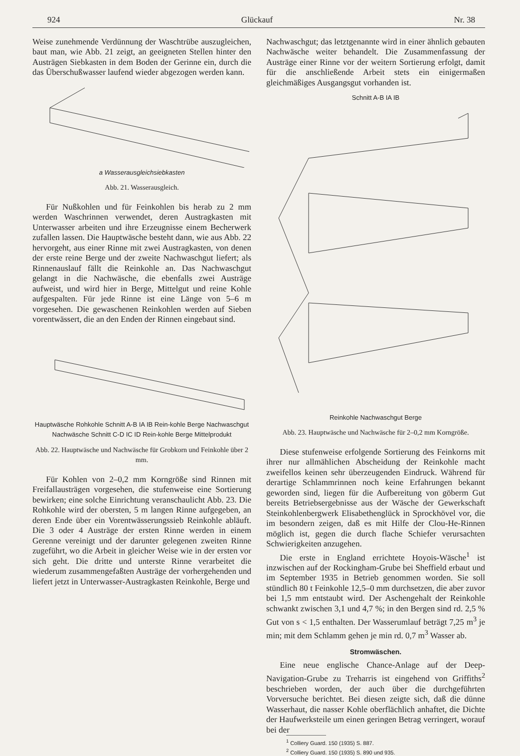924 Glückauf Nr. 38
Weise zunehmende Verdünnung der Waschtrübe auszugleichen, baut man, wie Abb. 21 zeigt, an geeigneten Stellen hinter den Austrägen Siebkasten in dem Boden der Gerinne ein, durch die das Überschußwasser laufend wieder abgezogen werden kann.
a Wasserausgleichsiebkasten
Abb. 21. Wasserausgleich.
Für Nußkohlen und für Feinkohlen bis herab zu 2 mm werden Waschrinnen verwendet, deren Austragkasten mit Unterwasser arbeiten und ihre Erzeugnisse einem Becherwerk zufallen lassen. Die Hauptwäsche besteht dann, wie aus Abb. 22 hervorgeht, aus einer Rinne mit zwei Austragkasten, von denen der erste reine Berge und der zweite Nachwaschgut liefert; als Rinnenauslauf fällt die Reinkohle an. Das Nachwaschgut gelangt in die Nachwäsche, die ebenfalls zwei Austräge aufweist, und wird hier in Berge, Mittelgut und reine Kohle aufgespalten. Für jede Rinne ist eine Länge von 5–6 m vorgesehen. Die gewaschenen Reinkohlen werden auf Sieben vorentwässert, die an den Enden der Rinnen eingebaut sind.
Hauptwäsche Rohkohle Schnitt A-B IA IB Rein-kohle Berge Nachwaschgut Nachwäsche Schnitt C-D IC ID Rein-kohle Berge Mittelprodukt
Abb. 22. Hauptwäsche und Nachwäsche für Grobkorn und Feinkohle über 2 mm.
Für Kohlen von 2–0,2 mm Korngröße sind Rinnen mit Freifallausträgen vorgesehen, die stufenweise eine Sortierung bewirken; eine solche Einrichtung veranschaulicht Abb. 23. Die Rohkohle wird der obersten, 5 m langen Rinne aufgegeben, an deren Ende über ein Vorentwässerungssieb Reinkohle abläuft. Die 3 oder 4 Austräge der ersten Rinne werden in einem Gerenne vereinigt und der darunter gelegenen zweiten Rinne zugeführt, wo die Arbeit in gleicher Weise wie in der ersten vor sich geht. Die dritte und unterste Rinne verarbeitet die wiederum zusammengefaßten Austräge der vorhergehenden und liefert jetzt in Unterwasser-Austragkasten Reinkohle, Berge und
Nachwaschgut; das letztgenannte wird in einer ähnlich gebauten Nachwäsche weiter behandelt. Die Zusammenfassung der Austräge einer Rinne vor der weitern Sortierung erfolgt, damit für die anschließende Arbeit stets ein einigermaßen gleichmäßiges Ausgangsgut vorhanden ist.
Schnitt A-B IA IB Reinkohle Nachwaschgut Berge
Abb. 23. Hauptwäsche und Nachwäsche für 2–0,2 mm Korngröße.
Diese stufenweise erfolgende Sortierung des Feinkorns mit ihrer nur allmählichen Abscheidung der Reinkohle macht zweifellos keinen sehr überzeugenden Eindruck. Während für derartige Schlammrinnen noch keine Erfahrungen bekannt geworden sind, liegen für die Aufbereitung von göberm Gut bereits Betriebsergebnisse aus der Wäsche der Gewerkschaft Steinkohlenbergwerk Elisabethenglück in Sprockhövel vor, die im besondern zeigen, daß es mit Hilfe der Clou-He-Rinnen möglich ist, gegen die durch flache Schiefer verursachten Schwierigkeiten anzugehen.
Die erste in England errichtete Hoyois-Wäsche<sup>1</sup> ist inzwischen auf der Rockingham-Grube bei Sheffield erbaut und im September 1935 in Betrieb genommen worden. Sie soll stündlich 80 t Feinkohle 12,5–0 mm durchsetzen, die aber zuvor bei 1,5 mm entstaubt wird. Der Aschengehalt der Reinkohle schwankt zwischen 3,1 und 4,7 %; in den Bergen sind rd. 2,5 % Gut von s < 1,5 enthalten. Der Wasserumlauf beträgt 7,25 m<sup>3</sup> je min; mit dem Schlamm gehen je min rd. 0,7 m<sup>3</sup> Wasser ab.
Stromwäschen.
Eine neue englische Chance-Anlage auf der Deep-Navigation-Grube zu Treharris ist eingehend von Griffiths<sup>2</sup> beschrieben worden, der auch über die durchgeführten Vorversuche berichtet. Bei diesen zeigte sich, daß die dünne Wasserhaut, die nasser Kohle oberflächlich anhaftet, die Dichte der Haufwerksteile um einen geringen Betrag verringert, worauf bei der
<sup>1</sup> Colliery Guard. 150 (1935) S. 887.
<sup>2</sup> Colliery Guard. 150 (1935) S. 890 und 935.